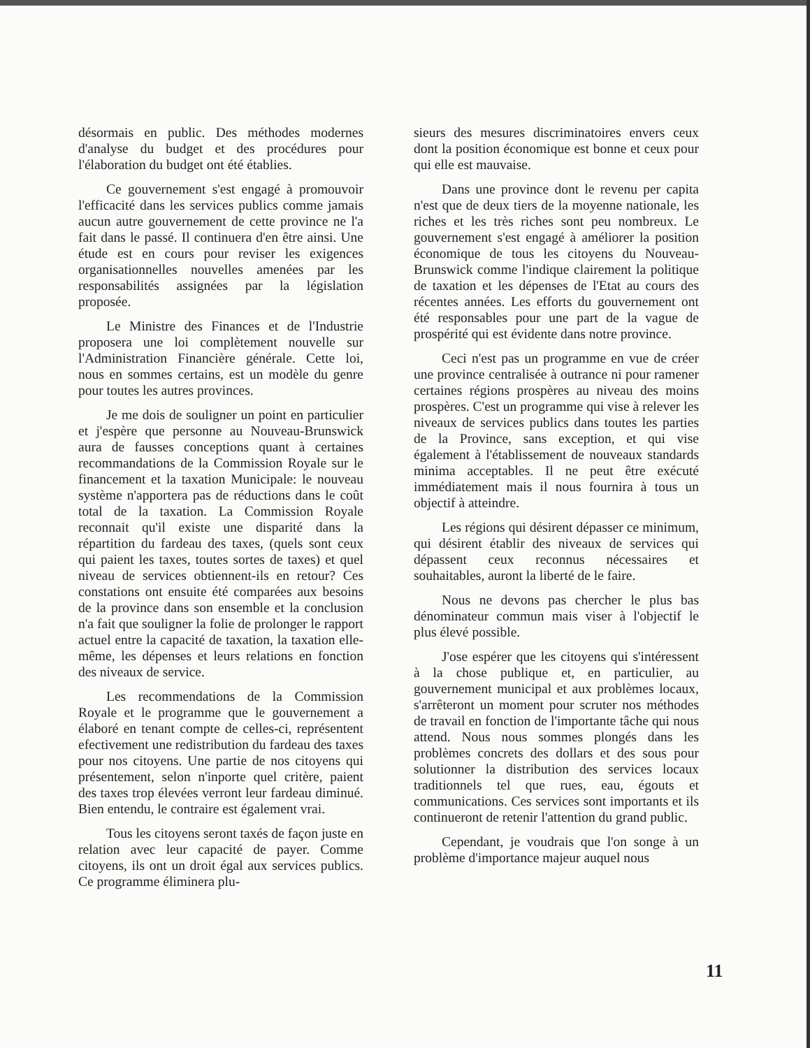désormais en public. Des méthodes modernes d'analyse du budget et des procédures pour l'élaboration du budget ont été établies.
Ce gouvernement s'est engagé à promouvoir l'efficacité dans les services publics comme jamais aucun autre gouvernement de cette province ne l'a fait dans le passé. Il continuera d'en être ainsi. Une étude est en cours pour reviser les exigences organisationnelles nouvelles amenées par les responsabilités assignées par la législation proposée.
Le Ministre des Finances et de l'Industrie proposera une loi complètement nouvelle sur l'Administration Financière générale. Cette loi, nous en sommes certains, est un modèle du genre pour toutes les autres provinces.
Je me dois de souligner un point en particulier et j'espère que personne au Nouveau-Brunswick aura de fausses conceptions quant à certaines recommandations de la Commission Royale sur le financement et la taxation Municipale: le nouveau système n'apportera pas de réductions dans le coût total de la taxation. La Commission Royale reconnait qu'il existe une disparité dans la répartition du fardeau des taxes, (quels sont ceux qui paient les taxes, toutes sortes de taxes) et quel niveau de services obtiennent-ils en retour? Ces constations ont ensuite été comparées aux besoins de la province dans son ensemble et la conclusion n'a fait que souligner la folie de prolonger le rapport actuel entre la capacité de taxation, la taxation elle-même, les dépenses et leurs relations en fonction des niveaux de service.
Les recommendations de la Commission Royale et le programme que le gouvernement a élaboré en tenant compte de celles-ci, représentent efectivement une redistribution du fardeau des taxes pour nos citoyens. Une partie de nos citoyens qui présentement, selon n'inporte quel critère, paient des taxes trop élevées verront leur fardeau diminué. Bien entendu, le contraire est également vrai.
Tous les citoyens seront taxés de façon juste en relation avec leur capacité de payer. Comme citoyens, ils ont un droit égal aux services publics. Ce programme éliminera plu-
sieurs des mesures discriminatoires envers ceux dont la position économique est bonne et ceux pour qui elle est mauvaise.
Dans une province dont le revenu per capita n'est que de deux tiers de la moyenne nationale, les riches et les très riches sont peu nombreux. Le gouvernement s'est engagé à améliorer la position économique de tous les citoyens du Nouveau-Brunswick comme l'indique clairement la politique de taxation et les dépenses de l'Etat au cours des récentes années. Les efforts du gouvernement ont été responsables pour une part de la vague de prospérité qui est évidente dans notre province.
Ceci n'est pas un programme en vue de créer une province centralisée à outrance ni pour ramener certaines régions prospères au niveau des moins prospères. C'est un programme qui vise à relever les niveaux de services publics dans toutes les parties de la Province, sans exception, et qui vise également à l'établissement de nouveaux standards minima acceptables. Il ne peut être exécuté immédiatement mais il nous fournira à tous un objectif à atteindre.
Les régions qui désirent dépasser ce minimum, qui désirent établir des niveaux de services qui dépassent ceux reconnus nécessaires et souhaitables, auront la liberté de le faire.
Nous ne devons pas chercher le plus bas dénominateur commun mais viser à l'objectif le plus élevé possible.
J'ose espérer que les citoyens qui s'intéressent à la chose publique et, en particulier, au gouvernement municipal et aux problèmes locaux, s'arrêteront un moment pour scruter nos méthodes de travail en fonction de l'importante tâche qui nous attend. Nous nous sommes plongés dans les problèmes concrets des dollars et des sous pour solutionner la distribution des services locaux traditionnels tel que rues, eau, égouts et communications. Ces services sont importants et ils continueront de retenir l'attention du grand public.
Cependant, je voudrais que l'on songe à un problème d'importance majeur auquel nous
11